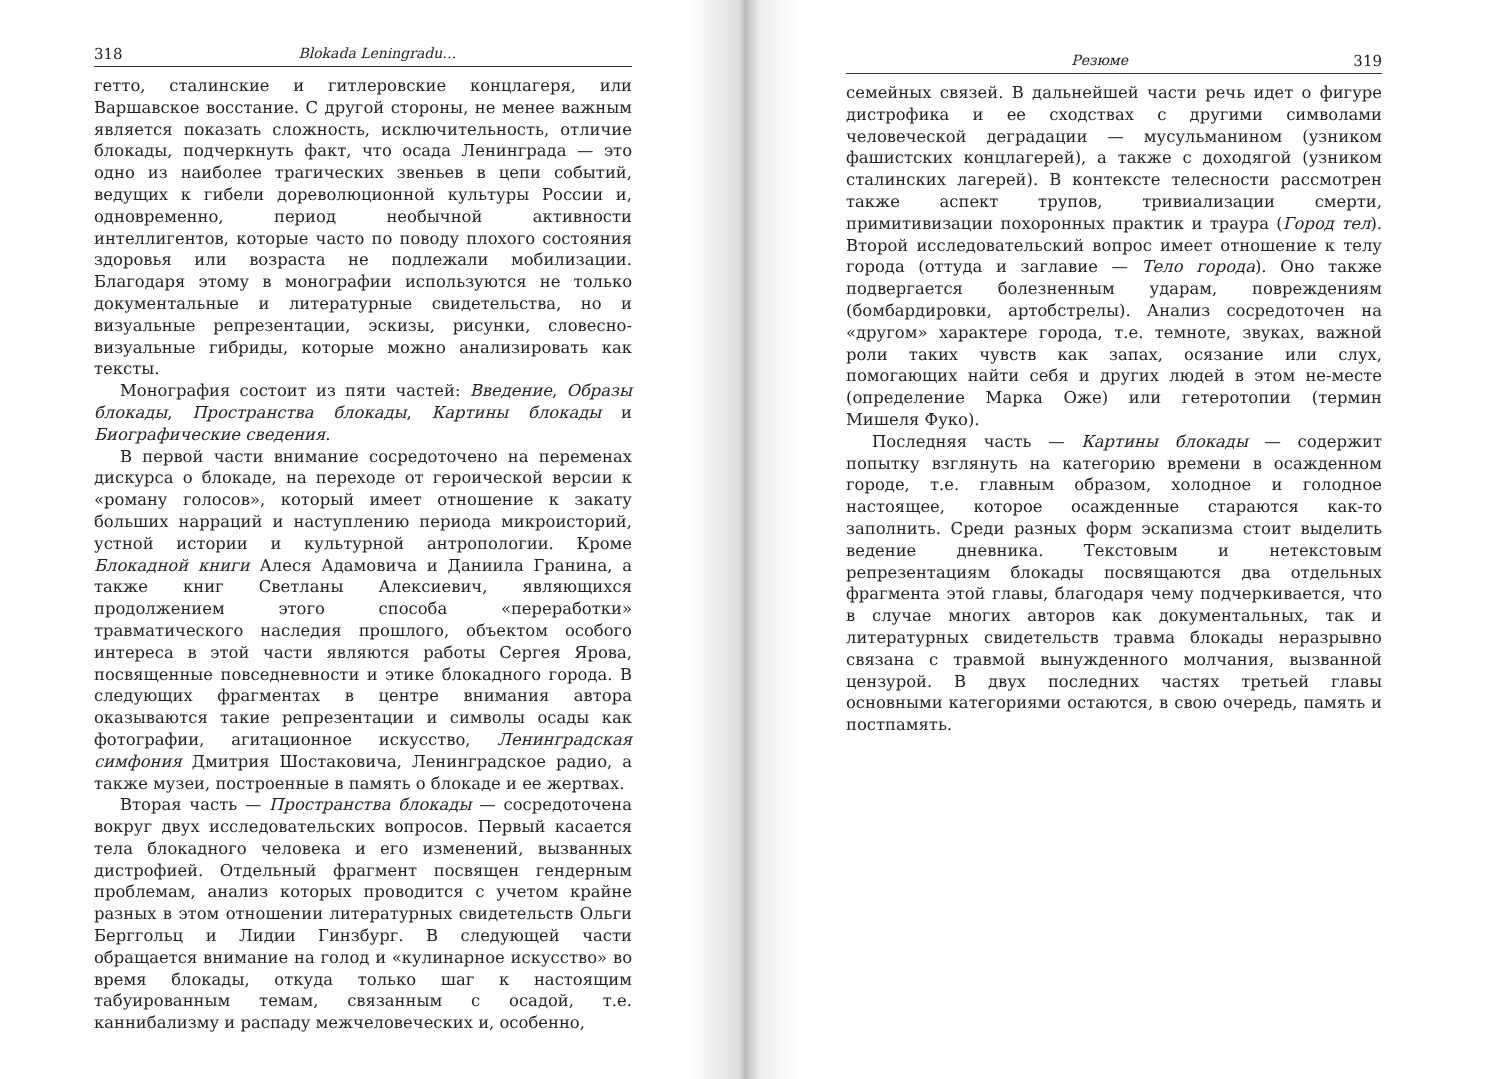318 Blokada Leningradu…
гетто, сталинские и гитлеровские концлагеря, или Варшавское восстание. С другой стороны, не менее важным является показать сложность, исключительность, отличие блокады, подчеркнуть факт, что осада Ленинграда — это одно из наиболее трагических звеньев в цепи событий, ведущих к гибели дореволюционной культуры России и, одновременно, период необычной активности интеллигентов, которые часто по поводу плохого состояния здоровья или возраста не подлежали мобилизации. Благодаря этому в монографии используются не только документальные и литературные свидетельства, но и визуальные репрезентации, эскизы, рисунки, словесно-визуальные гибриды, которые можно анализировать как тексты.
Монография состоит из пяти частей: Введение, Образы блокады, Пространства блокады, Картины блокады и Биографические сведения.
В первой части внимание сосредоточено на переменах дискурса о блокаде, на переходе от героической версии к «роману голосов», который имеет отношение к закату больших нарраций и наступлению периода микроисторий, устной истории и культурной антропологии. Кроме Блокадной книги Алеся Адамовича и Даниила Гранина, а также книг Светланы Алексиевич, являющихся продолжением этого способа «переработки» травматического наследия прошлого, объектом особого интереса в этой части являются работы Сергея Ярова, посвященные повседневности и этике блокадного города. В следующих фрагментах в центре внимания автора оказываются такие репрезентации и символы осады как фотографии, агитационное искусство, Ленинградская симфония Дмитрия Шостаковича, Ленинградское радио, а также музеи, построенные в память о блокаде и ее жертвах.
Вторая часть — Пространства блокады — сосредоточена вокруг двух исследовательских вопросов. Первый касается тела блокадного человека и его изменений, вызванных дистрофией. Отдельный фрагмент посвящен гендерным проблемам, анализ которых проводится с учетом крайне разных в этом отношении литературных свидетельств Ольги Берггольц и Лидии Гинзбург. В следующей части обращается внимание на голод и «кулинарное искусство» во время блокады, откуда только шаг к настоящим табуированным темам, связанным с осадой, т.е. каннибализму и распаду межчеловеческих и, особенно,
Резюме 319
семейных связей. В дальнейшей части речь идет о фигуре дистрофика и ее сходствах с другими символами человеческой деградации — мусульманином (узником фашистских концлагерей), а также с доходягой (узником сталинских лагерей). В контексте телесности рассмотрен также аспект трупов, тривиализации смерти, примитивизации похоронных практик и траура (Город тел). Второй исследовательский вопрос имеет отношение к телу города (оттуда и заглавие — Тело города). Оно также подвергается болезненным ударам, повреждениям (бомбардировки, артобстрелы). Анализ сосредоточен на «другом» характере города, т.е. темноте, звуках, важной роли таких чувств как запах, осязание или слух, помогающих найти себя и других людей в этом не-месте (определение Марка Оже) или гетеротопии (термин Мишеля Фуко).
Последняя часть — Картины блокады — содержит попытку взглянуть на категорию времени в осажденном городе, т.е. главным образом, холодное и голодное настоящее, которое осажденные стараются как-то заполнить. Среди разных форм эскапизма стоит выделить ведение дневника. Текстовым и нетекстовым репрезентациям блокады посвящаются два отдельных фрагмента этой главы, благодаря чему подчеркивается, что в случае многих авторов как документальных, так и литературных свидетельств травма блокады неразрывно связана с травмой вынужденного молчания, вызванной цензурой. В двух последних частях третьей главы основными категориями остаются, в свою очередь, память и постпамять.